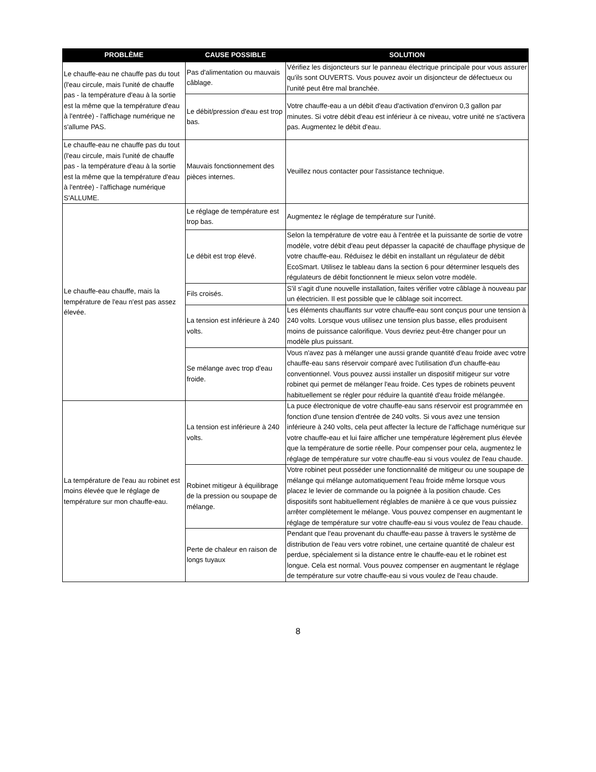| PROBLÈME | CAUSE POSSIBLE | SOLUTION |
| --- | --- | --- |
| Le chauffe-eau ne chauffe pas du tout (l'eau circule, mais l'unité de chauffe pas - la température d'eau à la sortie est la même que la température d'eau à l'entrée) - l'affichage numérique ne s'allume PAS. | Pas d'alimentation ou mauvais câblage. | Vérifiez les disjoncteurs sur le panneau électrique principale pour vous assurer qu'ils sont OUVERTS. Vous pouvez avoir un disjoncteur de défectueux ou l'unité peut être mal branchée. |
| | Le débit/pression d'eau est trop bas. | Votre chauffe-eau a un débit d'eau d'activation d'environ 0,3 gallon par minutes. Si votre débit d'eau est inférieur à ce niveau, votre unité ne s'activera pas. Augmentez le débit d'eau. |
| Le chauffe-eau ne chauffe pas du tout (l'eau circule, mais l'unité de chauffe pas - la température d'eau à la sortie est la même que la température d'eau à l'entrée) - l'affichage numérique S'ALLUME. | Mauvais fonctionnement des pièces internes. | Veuillez nous contacter pour l'assistance technique. |
| Le chauffe-eau chauffe, mais la température de l'eau n'est pas assez élevée. | Le réglage de température est trop bas. | Augmentez le réglage de température sur l'unité. |
| | Le débit est trop élevé. | Selon la température de votre eau à l'entrée et la puissante de sortie de votre modèle, votre débit d'eau peut dépasser la capacité de chauffage physique de votre chauffe-eau. Réduisez le débit en installant un régulateur de débit EcoSmart. Utilisez le tableau dans la section 6 pour déterminer lesquels des régulateurs de débit fonctionnent le mieux selon votre modèle. |
| | Fils croisés. | S'il s'agit d'une nouvelle installation, faites vérifier votre câblage à nouveau par un électricien. Il est possible que le câblage soit incorrect. |
| | La tension est inférieure à 240 volts. | Les éléments chauffants sur votre chauffe-eau sont conçus pour une tension à 240 volts. Lorsque vous utilisez une tension plus basse, elles produisent moins de puissance calorifique. Vous devriez peut-être changer pour un modèle plus puissant. |
| | Se mélange avec trop d'eau froide. | Vous n'avez pas à mélanger une aussi grande quantité d'eau froide avec votre chauffe-eau sans réservoir comparé avec l'utilisation d'un chauffe-eau conventionnel. Vous pouvez aussi installer un dispositif mitigeur sur votre robinet qui permet de mélanger l'eau froide. Ces types de robinets peuvent habituellement se régler pour réduire la quantité d'eau froide mélangée. |
| La température de l'eau au robinet est moins élevée que le réglage de température sur mon chauffe-eau. | La tension est inférieure à 240 volts. | La puce électronique de votre chauffe-eau sans réservoir est programmée en fonction d'une tension d'entrée de 240 volts. Si vous avez une tension inférieure à 240 volts, cela peut affecter la lecture de l'affichage numérique sur votre chauffe-eau et lui faire afficher une température légèrement plus élevée que la température de sortie réelle. Pour compenser pour cela, augmentez le réglage de température sur votre chauffe-eau si vous voulez de l'eau chaude. |
| | Robinet mitigeur à équilibrage de la pression ou soupape de mélange. | Votre robinet peut posséder une fonctionnalité de mitigeur ou une soupape de mélange qui mélange automatiquement l'eau froide même lorsque vous placez le levier de commande ou la poignée à la position chaude. Ces dispositifs sont habituellement réglables de manière à ce que vous puissiez arrêter complètement le mélange. Vous pouvez compenser en augmentant le réglage de température sur votre chauffe-eau si vous voulez de l'eau chaude. |
| | Perte de chaleur en raison de longs tuyaux | Pendant que l'eau provenant du chauffe-eau passe à travers le système de distribution de l'eau vers votre robinet, une certaine quantité de chaleur est perdue, spécialement si la distance entre le chauffe-eau et le robinet est longue. Cela est normal. Vous pouvez compenser en augmentant le réglage de température sur votre chauffe-eau si vous voulez de l'eau chaude. |
8